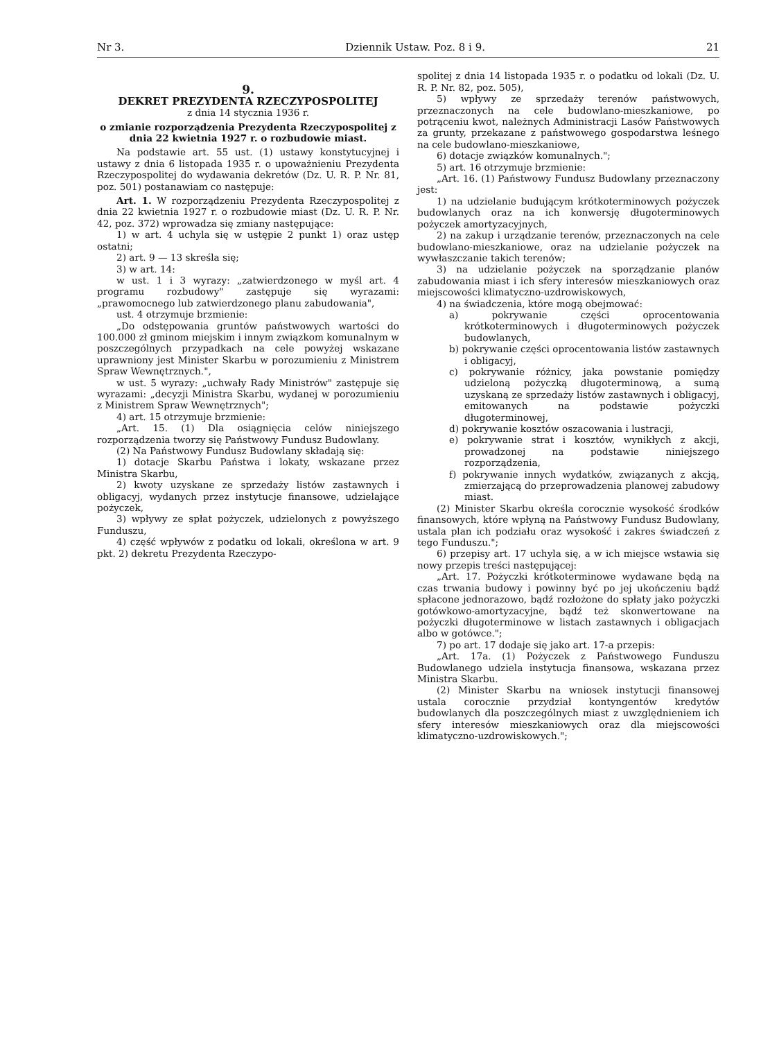Nr 3. Dziennik Ustaw. Poz. 8 i 9. 21
9.
DEKRET PREZYDENTA RZECZYPOSPOLITEJ
z dnia 14 stycznia 1936 r.
o zmianie rozporządzenia Prezydenta Rzeczypospolitej z dnia 22 kwietnia 1927 r. o rozbudowie miast.
Na podstawie art. 55 ust. (1) ustawy konstytucyjnej i ustawy z dnia 6 listopada 1935 r. o upoważnieniu Prezydenta Rzeczypospolitej do wydawania dekretów (Dz. U. R. P. Nr. 81, poz. 501) postanawiam co następuje:
Art. 1. W rozporządzeniu Prezydenta Rzeczypospolitej z dnia 22 kwietnia 1927 r. o rozbudowie miast (Dz. U. R. P. Nr. 42, poz. 372) wprowadza się zmiany następujące:
1) w art. 4 uchyla się w ustępie 2 punkt 1) oraz ustęp ostatni;
2) art. 9 — 13 skreśla się;
3) w art. 14:
w ust. 1 i 3 wyrazy: „zatwierdzonego w myśl art. 4 programu rozbudowy" zastępuje się wyrazami: „prawomocnego lub zatwierdzonego planu zabudowania",
ust. 4 otrzymuje brzmienie:
„Do odstępowania gruntów państwowych wartości do 100.000 zł gminom miejskim i innym związkom komunalnym w poszczególnych przypadkach na cele powyżej wskazane uprawniony jest Minister Skarbu w porozumieniu z Ministrem Spraw Wewnętrznych.",
w ust. 5 wyrazy: „uchwały Rady Ministrów" zastępuje się wyrazami: „decyzji Ministra Skarbu, wydanej w porozumieniu z Ministrem Spraw Wewnętrznych";
4) art. 15 otrzymuje brzmienie:
„Art. 15. (1) Dla osiągnięcia celów niniejszego rozporządzenia tworzy się Państwowy Fundusz Budowlany.
(2) Na Państwowy Fundusz Budowlany składają się:
1) dotacje Skarbu Państwa i lokaty, wskazane przez Ministra Skarbu,
2) kwoty uzyskane ze sprzedaży listów zastawnych i obligacyj, wydanych przez instytucje finansowe, udzielające pożyczek,
3) wpływy ze spłat pożyczek, udzielonych z powyższego Funduszu,
4) część wpływów z podatku od lokali, określona w art. 9 pkt. 2) dekretu Prezydenta Rzeczypo-
spolitej z dnia 14 listopada 1935 r. o podatku od lokali (Dz. U. R. P. Nr. 82, poz. 505),
5) wpływy ze sprzedaży terenów państwowych, przeznaczonych na cele budowlano-mieszkaniowe, po potrąceniu kwot, należnych Administracji Lasów Państwowych za grunty, przekazane z państwowego gospodarstwa leśnego na cele budowlano-mieszkaniowe,
6) dotacje związków komunalnych.";
5) art. 16 otrzymuje brzmienie:
„Art. 16. (1) Państwowy Fundusz Budowlany przeznaczony jest:
1) na udzielanie budującym krótkoterminowych pożyczek budowlanych oraz na ich konwersję długoterminowych pożyczek amortyzacyjnych,
2) na zakup i urządzanie terenów, przeznaczonych na cele budowlano-mieszkaniowe, oraz na udzielanie pożyczek na wywłaszczanie takich terenów;
3) na udzielanie pożyczek na sporządzanie planów zabudowania miast i ich sfery interesów mieszkaniowych oraz miejscowości klimatyczno-uzdrowiskowych,
4) na świadczenia, które mogą obejmować:
a) pokrywanie części oprocentowania krótkoterminowych i długoterminowych pożyczek budowlanych,
b) pokrywanie części oprocentowania listów zastawnych i obligacyj,
c) pokrywanie różnicy, jaka powstanie pomiędzy udzieloną pożyczką długoterminową, a sumą uzyskaną ze sprzedaży listów zastawnych i obligacyj, emitowanych na podstawie pożyczki długoterminowej,
d) pokrywanie kosztów oszacowania i lustracji,
e) pokrywanie strat i kosztów, wynikłych z akcji, prowadzonej na podstawie niniejszego rozporządzenia,
f) pokrywanie innych wydatków, związanych z akcją, zmierzającą do przeprowadzenia planowej zabudowy miast.
(2) Minister Skarbu określa corocznie wysokość środków finansowych, które wpłyną na Państwowy Fundusz Budowlany, ustala plan ich podziału oraz wysokość i zakres świadczeń z tego Funduszu.";
6) przepisy art. 17 uchyla się, a w ich miejsce wstawia się nowy przepis treści następującej:
„Art. 17. Pożyczki krótkoterminowe wydawane będą na czas trwania budowy i powinny być po jej ukończeniu bądź spłacone jednorazowo, bądź rozłożone do spłaty jako pożyczki gotówkowo-amortyzacyjne, bądź też skonwertowane na pożyczki długoterminowe w listach zastawnych i obligacjach albo w gotówce.";
7) po art. 17 dodaje się jako art. 17-a przepis:
„Art. 17a. (1) Pożyczek z Państwowego Funduszu Budowlanego udziela instytucja finansowa, wskazana przez Ministra Skarbu.
(2) Minister Skarbu na wniosek instytucji finansowej ustala corocznie przydział kontyngentów kredytów budowlanych dla poszczególnych miast z uwzględnieniem ich sfery interesów mieszkaniowych oraz dla miejscowości klimatyczno-uzdrowiskowych.";